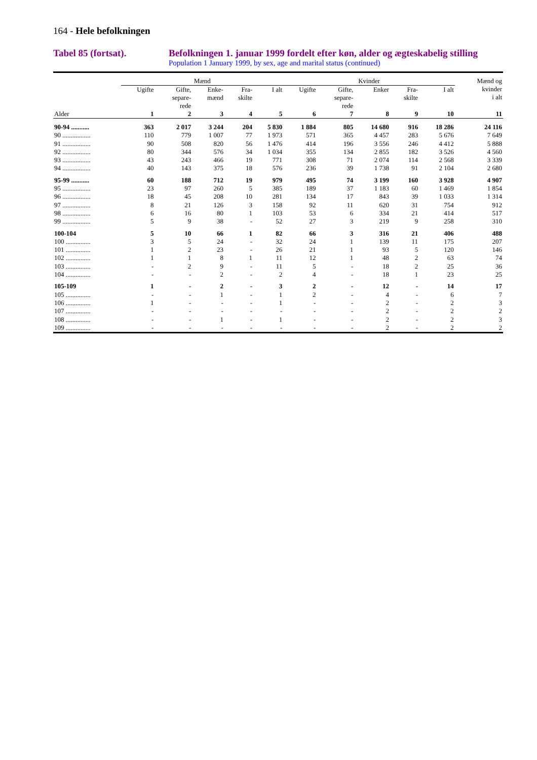164 - Hele befolkningen
Tabel 85 (fortsat). Befolkningen 1. januar 1999 fordelt efter køn, alder og ægteskabelig stilling
Population 1 January 1999, by sex, age and marital status (continued)
| | Mænd | | | | | Kvinder | | | | | Mænd og kvinder i alt |
| --- | --- | --- | --- | --- | --- | --- | --- | --- | --- | --- | --- |
| | Ugifte | Gifte, separe- rede | Enke- mænd | Fra- skilte | I alt | Ugifte | Gifte, separe- rede | Enker | Fra- skilte | I alt | |
| Alder | 1 | 2 | 3 | 4 | 5 | 6 | 7 | 8 | 9 | 10 | 11 |
| 90-94 ........... | 363 | 2 017 | 3 244 | 204 | 5 830 | 1 884 | 805 | 14 680 | 916 | 18 286 | 24 116 |
| 90 ................. | 110 | 779 | 1 007 | 77 | 1 973 | 571 | 365 | 4 457 | 283 | 5 676 | 7 649 |
| 91 ................. | 90 | 508 | 820 | 56 | 1 476 | 414 | 196 | 3 556 | 246 | 4 412 | 5 888 |
| 92 ................. | 80 | 344 | 576 | 34 | 1 034 | 355 | 134 | 2 855 | 182 | 3 526 | 4 560 |
| 93 ................. | 43 | 243 | 466 | 19 | 771 | 308 | 71 | 2 074 | 114 | 2 568 | 3 339 |
| 94 ................. | 40 | 143 | 375 | 18 | 576 | 236 | 39 | 1 738 | 91 | 2 104 | 2 680 |
| 95-99 ........... | 60 | 188 | 712 | 19 | 979 | 495 | 74 | 3 199 | 160 | 3 928 | 4 907 |
| 95 ................. | 23 | 97 | 260 | 5 | 385 | 189 | 37 | 1 183 | 60 | 1 469 | 1 854 |
| 96 ................. | 18 | 45 | 208 | 10 | 281 | 134 | 17 | 843 | 39 | 1 033 | 1 314 |
| 97 ................. | 8 | 21 | 126 | 3 | 158 | 92 | 11 | 620 | 31 | 754 | 912 |
| 98 ................. | 6 | 16 | 80 | 1 | 103 | 53 | 6 | 334 | 21 | 414 | 517 |
| 99 ................. | 5 | 9 | 38 | - | 52 | 27 | 3 | 219 | 9 | 258 | 310 |
| 100-104 | 5 | 10 | 66 | 1 | 82 | 66 | 3 | 316 | 21 | 406 | 488 |
| 100 ............... | 3 | 5 | 24 | - | 32 | 24 | 1 | 139 | 11 | 175 | 207 |
| 101 ............... | 1 | 2 | 23 | - | 26 | 21 | 1 | 93 | 5 | 120 | 146 |
| 102 ............... | 1 | 1 | 8 | 1 | 11 | 12 | 1 | 48 | 2 | 63 | 74 |
| 103 ............... | - | 2 | 9 | - | 11 | 5 | - | 18 | 2 | 25 | 36 |
| 104 ............... | - | - | 2 | - | 2 | 4 | - | 18 | 1 | 23 | 25 |
| 105-109 | 1 | - | 2 | - | 3 | 2 | - | 12 | - | 14 | 17 |
| 105 ............... | - | - | 1 | - | 1 | 2 | - | 4 | - | 6 | 7 |
| 106 ............... | 1 | - | - | - | 1 | - | - | 2 | - | 2 | 3 |
| 107 ............... | - | - | - | - | - | - | - | 2 | - | 2 | 2 |
| 108 ............... | - | - | 1 | - | 1 | - | - | 2 | - | 2 | 3 |
| 109 ............... | - | - | - | - | - | - | - | 2 | - | 2 | 2 |